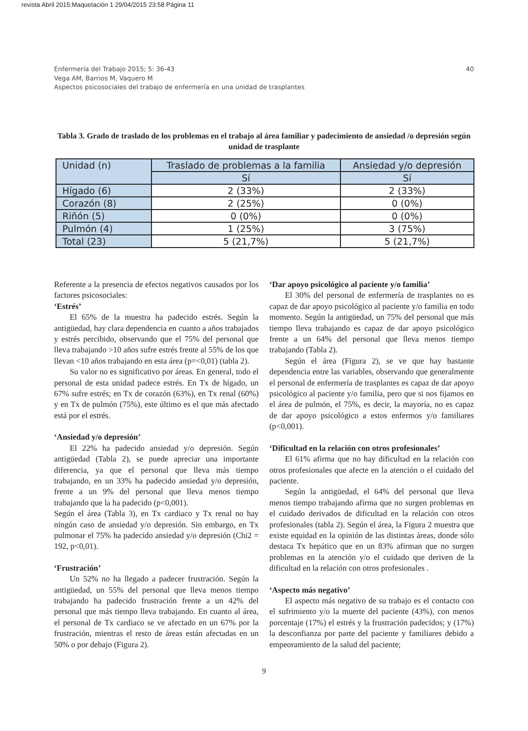revista Abril 2015:Maquetación 1 29/04/2015 23:58 Página 11
40 Enfermería del Trabajo 2015; 5: 36-43
Vega AM, Barrios M, Vaquero M
Aspectos psicosociales del trabajo de enfermería en una unidad de trasplantes
Tabla 3. Grado de traslado de los problemas en el trabajo al área familiar y padecimiento de ansiedad /o depresión según unidad de trasplante
| Unidad (n) | Traslado de problemas a la familia | Ansiedad y/o depresión |
| --- | --- | --- |
| | Sí | Sí |
| Hígado (6) | 2 (33%) | 2 (33%) |
| Corazón (8) | 2 (25%) | 0 (0%) |
| Riñón (5) | 0 (0%) | 0 (0%) |
| Pulmón (4) | 1 (25%) | 3 (75%) |
| Total (23) | 5 (21,7%) | 5 (21,7%) |
Referente a la presencia de efectos negativos causados por los factores psicosociales:
‘Estrés’
El 65% de la muestra ha padecido estrés. Según la antigüedad, hay clara dependencia en cuanto a años trabajados y estrés percibido, observando que el 75% del personal que lleva trabajando >10 años sufre estrés frente al 55% de los que llevan <10 años trabajando en esta área (p=<0,01) (tabla 2).
Su valor no es significativo por áreas. En general, todo el personal de esta unidad padece estrés. En Tx de hígado, un 67% sufre estrés; en Tx de corazón (63%), en Tx renal (60%) y en Tx de pulmón (75%), este último es el que más afectado está por el estrés.
‘Ansiedad y/o depresión’
El 22% ha padecido ansiedad y/o depresión. Según antigüedad (Tabla 2), se puede apreciar una importante diferencia, ya que el personal que lleva más tiempo trabajando, en un 33% ha padecido ansiedad y/o depresión, frente a un 9% del personal que lleva menos tiempo trabajando que la ha padecido (p<0,001).
Según el área (Tabla 3), en Tx cardiaco y Tx renal no hay ningún caso de ansiedad y/o depresión. Sin embargo, en Tx pulmonar el 75% ha padecido ansiedad y/o depresión (Chi2 = 192, p<0,01).
‘Frustración’
Un 52% no ha llegado a padecer frustración. Según la antigüedad, un 55% del personal que lleva menos tiempo trabajando ha padecido frustración frente a un 42% del personal que más tiempo lleva trabajando. En cuanto al área, el personal de Tx cardiaco se ve afectado en un 67% por la frustración, mientras el resto de áreas están afectadas en un 50% o por debajo (Figura 2).
‘Dar apoyo psicológico al paciente y/o familia’
El 30% del personal de enfermería de trasplantes no es capaz de dar apoyo psicológico al paciente y/o familia en todo momento. Según la antigüedad, un 75% del personal que más tiempo lleva trabajando es capaz de dar apoyo psicológico frente a un 64% del personal que lleva menos tiempo trabajando (Tabla 2).
Según el área (Figura 2), se ve que hay bastante dependencia entre las variables, observando que generalmente el personal de enfermería de trasplantes es capaz de dar apoyo psicológico al paciente y/o familia, pero que si nos fijamos en el área de pulmón, el 75%, es decir, la mayoría, no es capaz de dar apoyo psicológico a estos enfermos y/o familiares (p<0,001).
‘Dificultad en la relación con otros profesionales’
El 61% afirma que no hay dificultad en la relación con otros profesionales que afecte en la atención o el cuidado del paciente.
Según la antigüedad, el 64% del personal que lleva menos tiempo trabajando afirma que no surgen problemas en el cuidado derivados de dificultad en la relación con otros profesionales (tabla 2). Según el área, la Figura 2 muestra que existe equidad en la opinión de las distintas áreas, donde sólo destaca Tx hepático que en un 83% afirman que no surgen problemas en la atención y/o el cuidado que deriven de la dificultad en la relación con otros profesionales .
‘Aspecto más negativo’
El aspecto más negativo de su trabajo es el contacto con el sufrimiento y/o la muerte del paciente (43%), con menos porcentaje (17%) el estrés y la frustración padecidos; y (17%) la desconfianza por parte del paciente y familiares debido a empeoramiento de la salud del paciente;
9